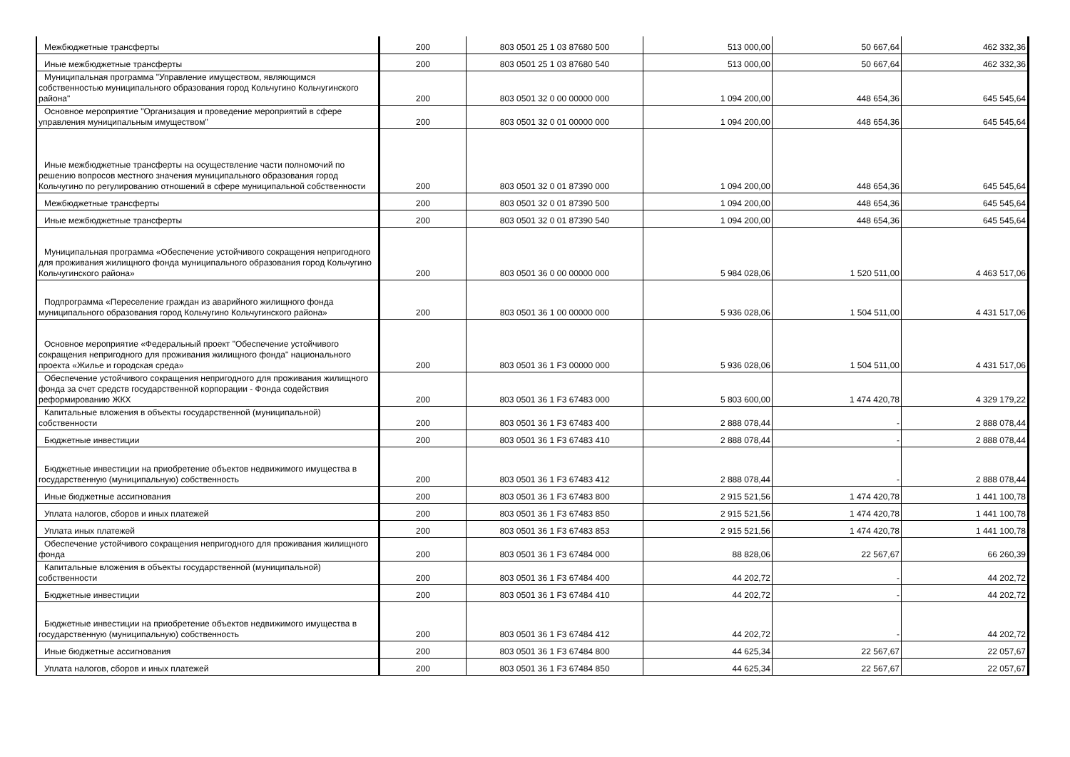| Межбюджетные трансферты | 200 | 803 0501 25 1 03 87680 500 | 513 000,00 | 50 667,64 | 462 332,36 |
| Иные межбюджетные трансферты | 200 | 803 0501 25 1 03 87680 540 | 513 000,00 | 50 667,64 | 462 332,36 |
| Муниципальная программа "Управление имуществом, являющимся собственностью муниципального образования город Кольчугино Кольчугинского района" | 200 | 803 0501 32 0 00 00000 000 | 1 094 200,00 | 448 654,36 | 645 545,64 |
| Основное мероприятие "Организация и проведение мероприятий в сфере управления муниципальным имуществом" | 200 | 803 0501 32 0 01 00000 000 | 1 094 200,00 | 448 654,36 | 645 545,64 |
| Иные межбюджетные трансферты на осуществление части полномочий по решению вопросов местного значения муниципального образования город Кольчугино по регулированию отношений в сфере муниципальной собственности | 200 | 803 0501 32 0 01 87390 000 | 1 094 200,00 | 448 654,36 | 645 545,64 |
| Межбюджетные трансферты | 200 | 803 0501 32 0 01 87390 500 | 1 094 200,00 | 448 654,36 | 645 545,64 |
| Иные межбюджетные трансферты | 200 | 803 0501 32 0 01 87390 540 | 1 094 200,00 | 448 654,36 | 645 545,64 |
| Муниципальная программа «Обеспечение устойчивого сокращения непригодного для проживания жилищного фонда муниципального образования город Кольчугино Кольчугинского района» | 200 | 803 0501 36 0 00 00000 000 | 5 984 028,06 | 1 520 511,00 | 4 463 517,06 |
| Подпрограмма «Переселение граждан из аварийного жилищного фонда муниципального образования город Кольчугино Кольчугинского района» | 200 | 803 0501 36 1 00 00000 000 | 5 936 028,06 | 1 504 511,00 | 4 431 517,06 |
| Основное мероприятие «Федеральный проект "Обеспечение устойчивого сокращения непригодного для проживания жилищного фонда" национального проекта «Жилье и городская среда» | 200 | 803 0501 36 1 F3 00000 000 | 5 936 028,06 | 1 504 511,00 | 4 431 517,06 |
| Обеспечение устойчивого сокращения непригодного для проживания жилищного фонда за счет средств государственной корпорации - Фонда содействия реформированию ЖКХ | 200 | 803 0501 36 1 F3 67483 000 | 5 803 600,00 | 1 474 420,78 | 4 329 179,22 |
| Капитальные вложения в объекты государственной (муниципальной) собственности | 200 | 803 0501 36 1 F3 67483 400 | 2 888 078,44 | - | 2 888 078,44 |
| Бюджетные инвестиции | 200 | 803 0501 36 1 F3 67483 410 | 2 888 078,44 | - | 2 888 078,44 |
| Бюджетные инвестиции на приобретение объектов недвижимого имущества в государственную (муниципальную) собственность | 200 | 803 0501 36 1 F3 67483 412 | 2 888 078,44 | - | 2 888 078,44 |
| Иные бюджетные ассигнования | 200 | 803 0501 36 1 F3 67483 800 | 2 915 521,56 | 1 474 420,78 | 1 441 100,78 |
| Уплата налогов, сборов и иных платежей | 200 | 803 0501 36 1 F3 67483 850 | 2 915 521,56 | 1 474 420,78 | 1 441 100,78 |
| Уплата иных платежей | 200 | 803 0501 36 1 F3 67483 853 | 2 915 521,56 | 1 474 420,78 | 1 441 100,78 |
| Обеспечение устойчивого сокращения непригодного для проживания жилищного фонда | 200 | 803 0501 36 1 F3 67484 000 | 88 828,06 | 22 567,67 | 66 260,39 |
| Капитальные вложения в объекты государственной (муниципальной) собственности | 200 | 803 0501 36 1 F3 67484 400 | 44 202,72 | - | 44 202,72 |
| Бюджетные инвестиции | 200 | 803 0501 36 1 F3 67484 410 | 44 202,72 | - | 44 202,72 |
| Бюджетные инвестиции на приобретение объектов недвижимого имущества в государственную (муниципальную) собственность | 200 | 803 0501 36 1 F3 67484 412 | 44 202,72 | - | 44 202,72 |
| Иные бюджетные ассигнования | 200 | 803 0501 36 1 F3 67484 800 | 44 625,34 | 22 567,67 | 22 057,67 |
| Уплата налогов, сборов и иных платежей | 200 | 803 0501 36 1 F3 67484 850 | 44 625,34 | 22 567,67 | 22 057,67 |